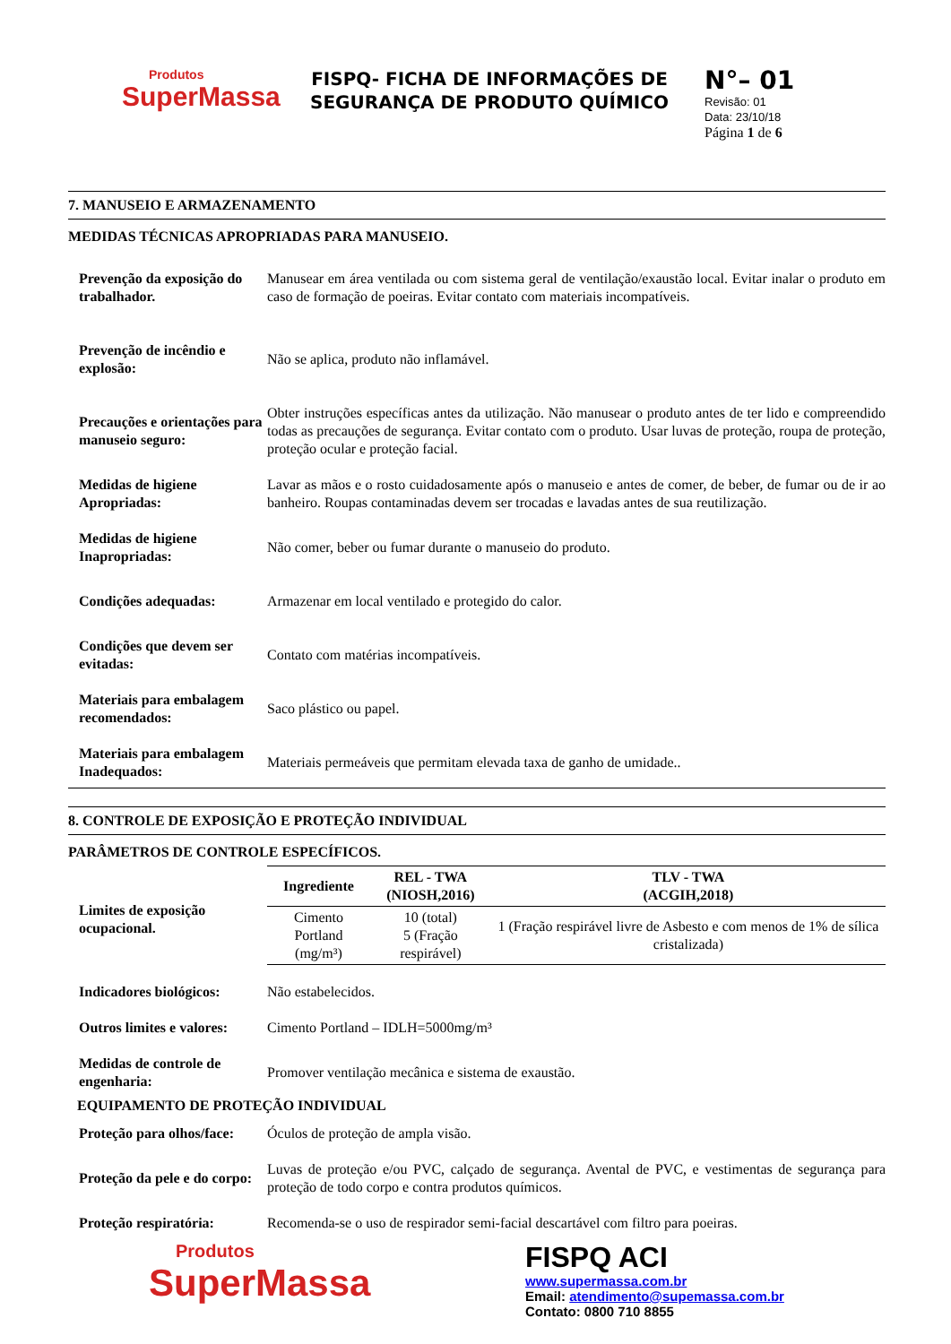Produtos
SuperMassa
FISPQ- FICHA DE INFORMAÇÕES DE SEGURANÇA DE PRODUTO QUÍMICO
N°– 01
Revisão: 01
Data: 23/10/18
Página 1 de 6
7. MANUSEIO E ARMAZENAMENTO
MEDIDAS TÉCNICAS APROPRIADAS PARA MANUSEIO.
Prevenção da exposição do trabalhador.
Manusear em área ventilada ou com sistema geral de ventilação/exaustão local. Evitar inalar o produto em caso de formação de poeiras. Evitar contato com materiais incompatíveis.
Prevenção de incêndio e explosão:
Não se aplica, produto não inflamável.
Precauções e orientações para manuseio seguro:
Obter instruções específicas antes da utilização. Não manusear o produto antes de ter lido e compreendido todas as precauções de segurança. Evitar contato com o produto. Usar luvas de proteção, roupa de proteção, proteção ocular e proteção facial.
Medidas de higiene Apropriadas:
Lavar as mãos e o rosto cuidadosamente após o manuseio e antes de comer, de beber, de fumar ou de ir ao banheiro. Roupas contaminadas devem ser trocadas e lavadas antes de sua reutilização.
Medidas de higiene Inapropriadas:
Não comer, beber ou fumar durante o manuseio do produto.
Condições adequadas:
Armazenar em local ventilado e protegido do calor.
Condições que devem ser evitadas:
Contato com matérias incompatíveis.
Materiais para embalagem recomendados:
Saco plástico ou papel.
Materiais para embalagem Inadequados:
Materiais permeáveis que permitam elevada taxa de ganho de umidade..
8. CONTROLE DE EXPOSIÇÃO E PROTEÇÃO INDIVIDUAL
PARÂMETROS DE CONTROLE ESPECÍFICOS.
Limites de exposição ocupacional.
| Ingrediente | REL - TWA (NIOSH,2016) | TLV - TWA (ACGIH,2018) |
| --- | --- | --- |
| Cimento Portland (mg/m³) | 10 (total) 5 (Fração respirável) | 1 (Fração respirável livre de Asbesto e com menos de 1% de sílica cristalizada) |
Indicadores biológicos:
Não estabelecidos.
Outros limites e valores:
Cimento Portland – IDLH=5000mg/m³
Medidas de controle de engenharia:
Promover ventilação mecânica e sistema de exaustão.
EQUIPAMENTO DE PROTEÇÃO INDIVIDUAL
Proteção para olhos/face:
Óculos de proteção de ampla visão.
Proteção da pele e do corpo:
Luvas de proteção e/ou PVC, calçado de segurança. Avental de PVC, e vestimentas de segurança para proteção de todo corpo e contra produtos químicos.
Proteção respiratória:
Recomenda-se o uso de respirador semi-facial descartável com filtro para poeiras.
Produtos
SuperMassa
FISPQ ACI
www.supermassa.com.br
Email: atendimento@supemassa.com.br
Contato: 0800 710 8855